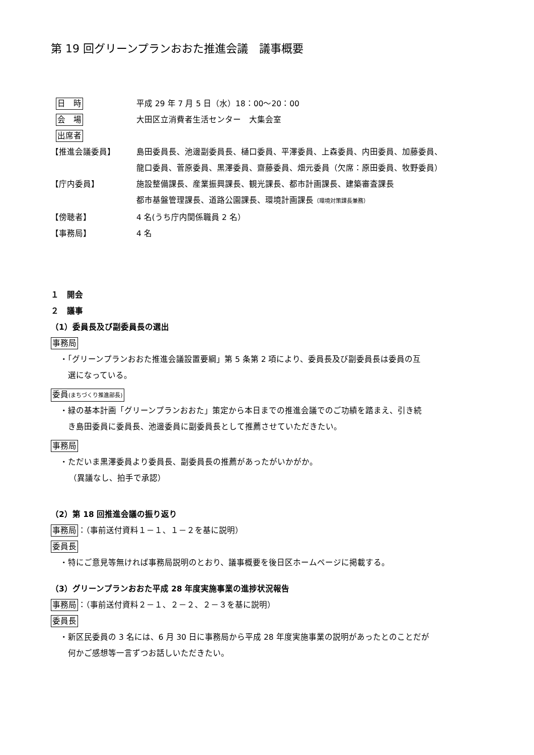第 19 回グリーンプランおおた推進会議　議事概要
日　時
平成 29 年 7 月 5 日（水）18：00〜20：00
会　場
大田区立消費者生活センター　大集会室
出席者
【推進会議委員】 島田委員長、池邊副委員長、樋口委員、平澤委員、上森委員、内田委員、加藤委員、
龍口委員、菅原委員、黒澤委員、齋藤委員、畑元委員（欠席：原田委員、牧野委員）
【庁内委員】 施設整備課長、産業振興課長、観光課長、都市計画課長、建築審査課長
都市基盤管理課長、道路公園課長、環境計画課長（環境対策課長兼務）
【傍聴者】 4 名(うち庁内関係職員 2 名）
【事務局】 4 名
１　開会
２　議事
（1）委員長及び副委員長の選出
事務局
・「グリーンプランおおた推進会議設置要綱」第 5 条第 2 項により、委員長及び副委員長は委員の互
　選になっている。
委員(まちづくり推進部長)
・緑の基本計画「グリーンプランおおた」策定から本日までの推進会議でのご功績を踏まえ、引き続
　き島田委員に委員長、池邊委員に副委員長として推薦させていただきたい。
事務局
・ただいま黒澤委員より委員長、副委員長の推薦があったがいかがか。
（異議なし、拍手で承認）
（2）第 18 回推進会議の振り返り
事務局：（事前送付資料１－１、１－２を基に説明）
委員長
・特にご意見等無ければ事務局説明のとおり、議事概要を後日区ホームページに掲載する。
（3）グリーンプランおおた平成 28 年度実施事業の進捗状況報告
事務局：（事前送付資料２－１、２－２、２－３を基に説明）
委員長
・新区民委員の 3 名には、6 月 30 日に事務局から平成 28 年度実施事業の説明があったとのことだが
　何かご感想等一言ずつお話しいただきたい。